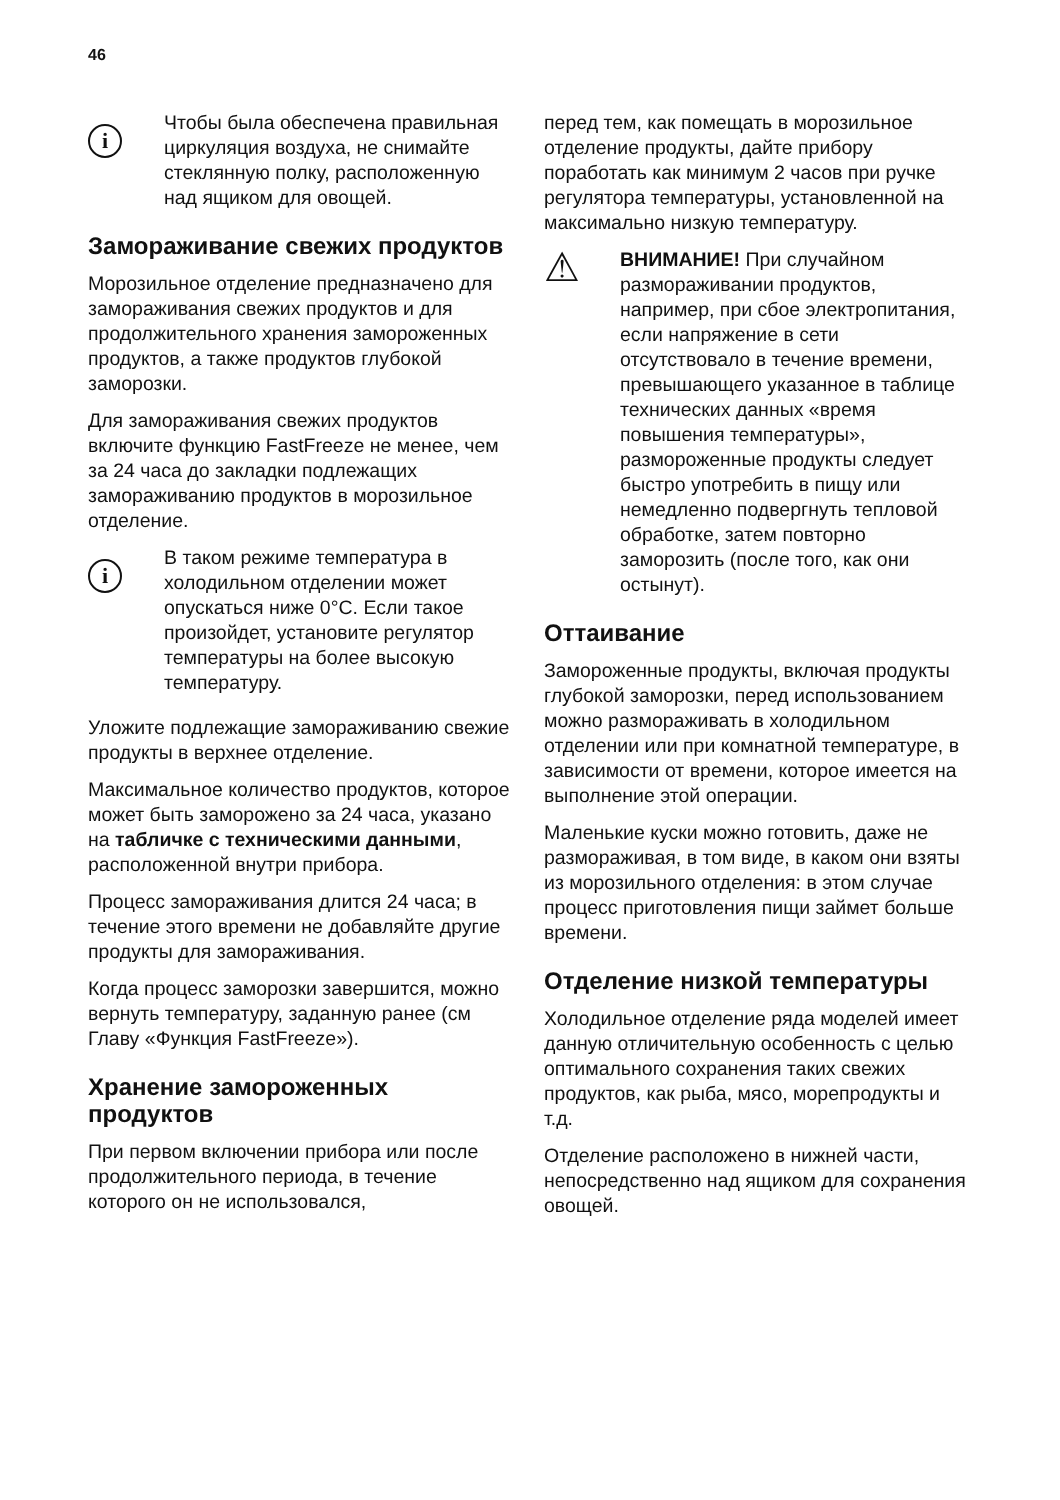46
i
Чтобы была обеспечена правильная циркуляция воздуха, не снимайте стеклянную полку, расположенную над ящиком для овощей.
Замораживание свежих продуктов
Морозильное отделение предназначено для замораживания свежих продуктов и для продолжительного хранения замороженных продуктов, а также продуктов глубокой заморозки.
Для замораживания свежих продуктов включите функцию FastFreeze не менее, чем за 24 часа до закладки подлежащих замораживанию продуктов в морозильное отделение.
i
В таком режиме температура в холодильном отделении может опускаться ниже 0°C. Если такое произойдет, установите регулятор температуры на более высокую температуру.
Уложите подлежащие замораживанию свежие продукты в верхнее отделение.
Максимальное количество продуктов, которое может быть заморожено за 24 часа, указано на табличке с техническими данными, расположенной внутри прибора.
Процесс замораживания длится 24 часа; в течение этого времени не добавляйте другие продукты для замораживания.
Когда процесс заморозки завершится, можно вернуть температуру, заданную ранее (см Главу «Функция FastFreeze»).
Хранение замороженных продуктов
При первом включении прибора или после продолжительного периода, в течение которого он не использовался,
перед тем, как помещать в морозильное отделение продукты, дайте прибору поработать как минимум 2 часов при ручке регулятора температуры, установленной на максимально низкую температуру.
⚠
ВНИМАНИЕ! При случайном размораживании продуктов, например, при сбое электропитания, если напряжение в сети отсутствовало в течение времени, превышающего указанное в таблице технических данных «время повышения температуры», размороженные продукты следует быстро употребить в пищу или немедленно подвергнуть тепловой обработке, затем повторно заморозить (после того, как они остынут).
Оттаивание
Замороженные продукты, включая продукты глубокой заморозки, перед использованием можно размораживать в холодильном отделении или при комнатной температуре, в зависимости от времени, которое имеется на выполнение этой операции.
Маленькие куски можно готовить, даже не размораживая, в том виде, в каком они взяты из морозильного отделения: в этом случае процесс приготовления пищи займет больше времени.
Отделение низкой температуры
Холодильное отделение ряда моделей имеет данную отличительную особенность с целью оптимального сохранения таких свежих продуктов, как рыба, мясо, морепродукты и т.д.
Отделение расположено в нижней части, непосредственно над ящиком для сохранения овощей.